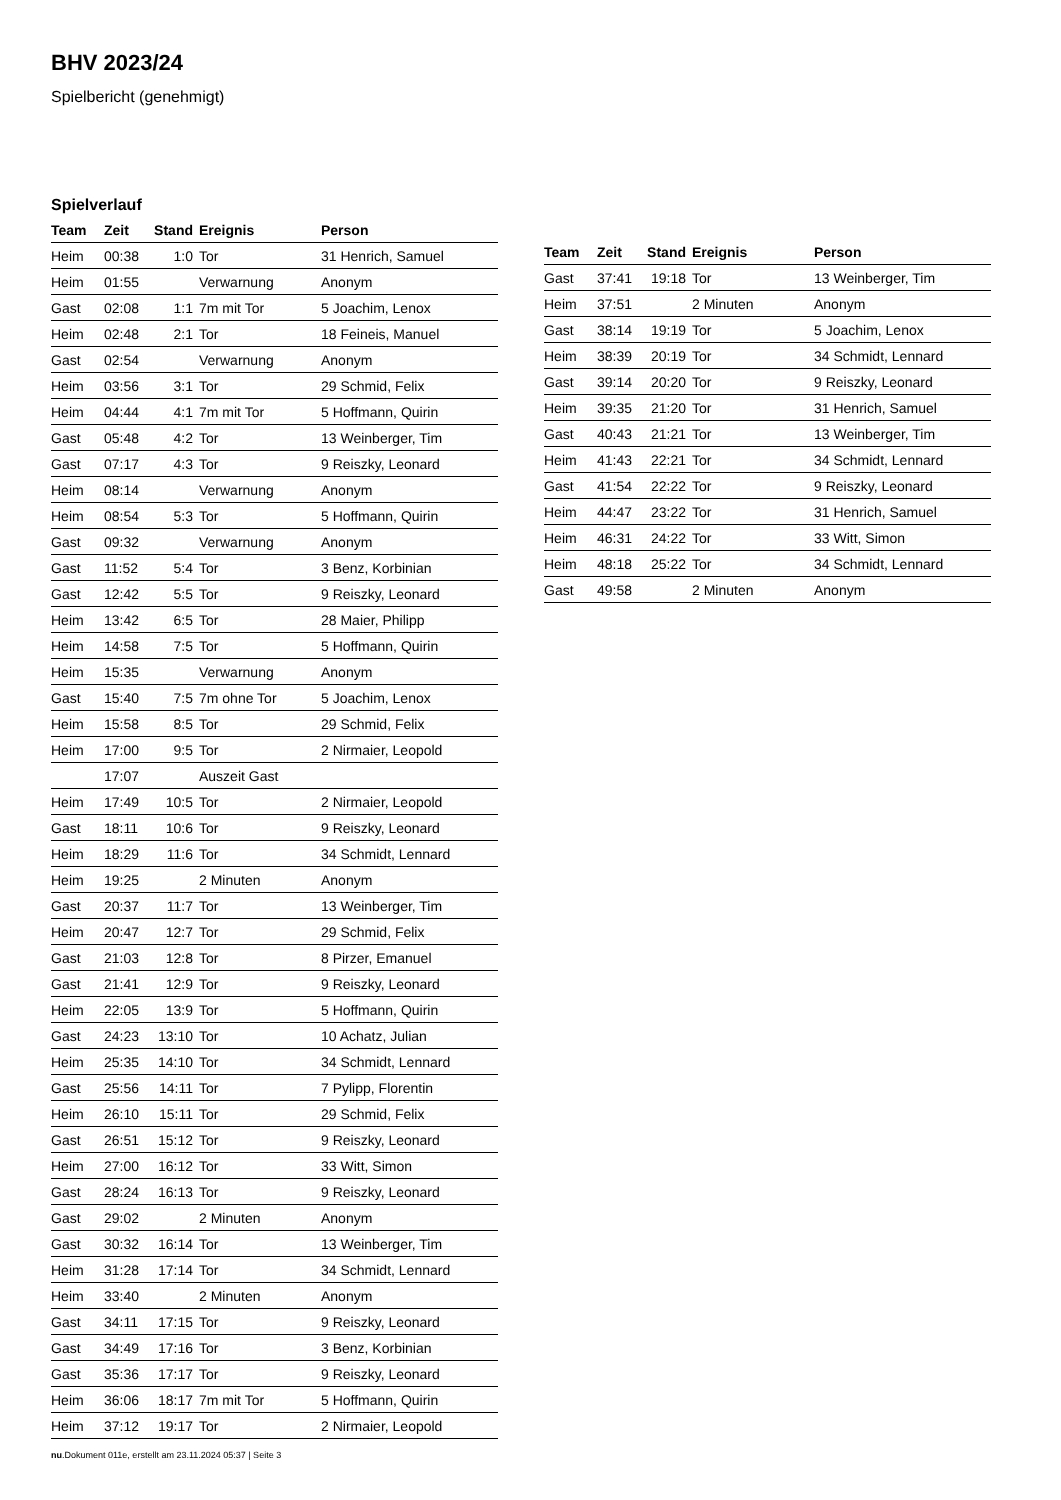BHV 2023/24
Spielbericht (genehmigt)
Spielverlauf
| Team | Zeit | Stand | Ereignis | Person |
| --- | --- | --- | --- | --- |
| Heim | 00:38 | 1:0 | Tor | 31 Henrich, Samuel |
| Heim | 01:55 | | Verwarnung | Anonym |
| Gast | 02:08 | 1:1 | 7m mit Tor | 5 Joachim, Lenox |
| Heim | 02:48 | 2:1 | Tor | 18 Feineis, Manuel |
| Gast | 02:54 | | Verwarnung | Anonym |
| Heim | 03:56 | 3:1 | Tor | 29 Schmid, Felix |
| Heim | 04:44 | 4:1 | 7m mit Tor | 5 Hoffmann, Quirin |
| Gast | 05:48 | 4:2 | Tor | 13 Weinberger, Tim |
| Gast | 07:17 | 4:3 | Tor | 9 Reiszky, Leonard |
| Heim | 08:14 | | Verwarnung | Anonym |
| Heim | 08:54 | 5:3 | Tor | 5 Hoffmann, Quirin |
| Gast | 09:32 | | Verwarnung | Anonym |
| Gast | 11:52 | 5:4 | Tor | 3 Benz, Korbinian |
| Gast | 12:42 | 5:5 | Tor | 9 Reiszky, Leonard |
| Heim | 13:42 | 6:5 | Tor | 28 Maier, Philipp |
| Heim | 14:58 | 7:5 | Tor | 5 Hoffmann, Quirin |
| Heim | 15:35 | | Verwarnung | Anonym |
| Gast | 15:40 | 7:5 | 7m ohne Tor | 5 Joachim, Lenox |
| Heim | 15:58 | 8:5 | Tor | 29 Schmid, Felix |
| Heim | 17:00 | 9:5 | Tor | 2 Nirmaier, Leopold |
| | 17:07 | | Auszeit Gast | |
| Heim | 17:49 | 10:5 | Tor | 2 Nirmaier, Leopold |
| Gast | 18:11 | 10:6 | Tor | 9 Reiszky, Leonard |
| Heim | 18:29 | 11:6 | Tor | 34 Schmidt, Lennard |
| Heim | 19:25 | | 2 Minuten | Anonym |
| Gast | 20:37 | 11:7 | Tor | 13 Weinberger, Tim |
| Heim | 20:47 | 12:7 | Tor | 29 Schmid, Felix |
| Gast | 21:03 | 12:8 | Tor | 8 Pirzer, Emanuel |
| Gast | 21:41 | 12:9 | Tor | 9 Reiszky, Leonard |
| Heim | 22:05 | 13:9 | Tor | 5 Hoffmann, Quirin |
| Gast | 24:23 | 13:10 | Tor | 10 Achatz, Julian |
| Heim | 25:35 | 14:10 | Tor | 34 Schmidt, Lennard |
| Gast | 25:56 | 14:11 | Tor | 7 Pylipp, Florentin |
| Heim | 26:10 | 15:11 | Tor | 29 Schmid, Felix |
| Gast | 26:51 | 15:12 | Tor | 9 Reiszky, Leonard |
| Heim | 27:00 | 16:12 | Tor | 33 Witt, Simon |
| Gast | 28:24 | 16:13 | Tor | 9 Reiszky, Leonard |
| Gast | 29:02 | | 2 Minuten | Anonym |
| Gast | 30:32 | 16:14 | Tor | 13 Weinberger, Tim |
| Heim | 31:28 | 17:14 | Tor | 34 Schmidt, Lennard |
| Heim | 33:40 | | 2 Minuten | Anonym |
| Gast | 34:11 | 17:15 | Tor | 9 Reiszky, Leonard |
| Gast | 34:49 | 17:16 | Tor | 3 Benz, Korbinian |
| Gast | 35:36 | 17:17 | Tor | 9 Reiszky, Leonard |
| Heim | 36:06 | 18:17 | 7m mit Tor | 5 Hoffmann, Quirin |
| Heim | 37:12 | 19:17 | Tor | 2 Nirmaier, Leopold |
| Team | Zeit | Stand | Ereignis | Person |
| --- | --- | --- | --- | --- |
| Gast | 37:41 | 19:18 | Tor | 13 Weinberger, Tim |
| Heim | 37:51 | | 2 Minuten | Anonym |
| Gast | 38:14 | 19:19 | Tor | 5 Joachim, Lenox |
| Heim | 38:39 | 20:19 | Tor | 34 Schmidt, Lennard |
| Gast | 39:14 | 20:20 | Tor | 9 Reiszky, Leonard |
| Heim | 39:35 | 21:20 | Tor | 31 Henrich, Samuel |
| Gast | 40:43 | 21:21 | Tor | 13 Weinberger, Tim |
| Heim | 41:43 | 22:21 | Tor | 34 Schmidt, Lennard |
| Gast | 41:54 | 22:22 | Tor | 9 Reiszky, Leonard |
| Heim | 44:47 | 23:22 | Tor | 31 Henrich, Samuel |
| Heim | 46:31 | 24:22 | Tor | 33 Witt, Simon |
| Heim | 48:18 | 25:22 | Tor | 34 Schmidt, Lennard |
| Gast | 49:58 | | 2 Minuten | Anonym |
nu.Dokument 011e, erstellt am 23.11.2024 05:37 | Seite 3